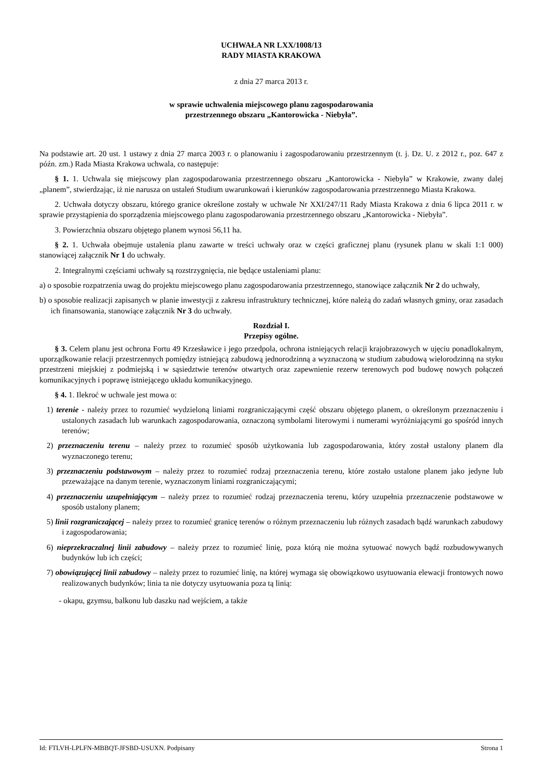UCHWAŁA NR LXX/1008/13
RADY MIASTA KRAKOWA
z dnia 27 marca 2013 r.
w sprawie uchwalenia miejscowego planu zagospodarowania
przestrzennego obszaru „Kantorowicka - Niebyła”.
Na podstawie art. 20 ust. 1 ustawy z dnia 27 marca 2003 r. o planowaniu i zagospodarowaniu przestrzennym (t. j. Dz. U. z 2012 r., poz. 647 z późn. zm.) Rada Miasta Krakowa uchwala, co następuje:
§ 1. 1. Uchwala się miejscowy plan zagospodarowania przestrzennego obszaru „Kantorowicka - Niebyła” w Krakowie, zwany dalej „planem”, stwierdzając, iż nie narusza on ustaleń Studium uwarunkowań i kierunków zagospodarowania przestrzennego Miasta Krakowa.
2. Uchwała dotyczy obszaru, którego granice określone zostały w uchwale Nr XXI/247/11 Rady Miasta Krakowa z dnia 6 lipca 2011 r. w sprawie przystąpienia do sporządzenia miejscowego planu zagospodarowania przestrzennego obszaru „Kantorowicka - Niebyła”.
3. Powierzchnia obszaru objętego planem wynosi 56,11 ha.
§ 2. 1. Uchwała obejmuje ustalenia planu zawarte w treści uchwały oraz w części graficznej planu (rysunek planu w skali 1:1 000) stanowiącej załącznik Nr 1 do uchwały.
2. Integralnymi częściami uchwały są rozstrzygnięcia, nie będące ustaleniami planu:
a) o sposobie rozpatrzenia uwag do projektu miejscowego planu zagospodarowania przestrzennego, stanowiące załącznik Nr 2 do uchwały,
b) o sposobie realizacji zapisanych w planie inwestycji z zakresu infrastruktury technicznej, które należą do zadań własnych gminy, oraz zasadach ich finansowania, stanowiące załącznik Nr 3 do uchwały.
Rozdział I.
Przepisy ogólne.
§ 3. Celem planu jest ochrona Fortu 49 Krzesławice i jego przedpola, ochrona istniejących relacji krajobrazowych w ujęciu ponadlokalnym, uporządkowanie relacji przestrzennych pomiędzy istniejącą zabudową jednorodzinną a wyznaczoną w studium zabudową wielorodzinną na styku przestrzeni miejskiej z podmiejską i w sąsiedztwie terenów otwartych oraz zapewnienie rezerw terenowych pod budowę nowych połączeń komunikacyjnych i poprawę istniejącego układu komunikacyjnego.
§ 4. 1. Ilekroć w uchwale jest mowa o:
1) terenie - należy przez to rozumieć wydzieloną liniami rozgraniczającymi część obszaru objętego planem, o określonym przeznaczeniu i ustalonych zasadach lub warunkach zagospodarowania, oznaczoną symbolami literowymi i numerami wyróżniającymi go spośród innych terenów;
2) przeznaczeniu terenu – należy przez to rozumieć sposób użytkowania lub zagospodarowania, który został ustalony planem dla wyznaczonego terenu;
3) przeznaczeniu podstawowym – należy przez to rozumieć rodzaj przeznaczenia terenu, które zostało ustalone planem jako jedyne lub przeważające na danym terenie, wyznaczonym liniami rozgraniczającymi;
4) przeznaczeniu uzupełniającym – należy przez to rozumieć rodzaj przeznaczenia terenu, który uzupełnia przeznaczenie podstawowe w sposób ustalony planem;
5) linii rozgraniczającej – należy przez to rozumieć granicę terenów o różnym przeznaczeniu lub różnych zasadach bądź warunkach zabudowy i zagospodarowania;
6) nieprzekraczalnej linii zabudowy – należy przez to rozumieć linię, poza którą nie można sytuować nowych bądź rozbudowywanych budynków lub ich części;
7) obowiązującej linii zabudowy – należy przez to rozumieć linię, na której wymaga się obowiązkowo usytuowania elewacji frontowych nowo realizowanych budynków; linia ta nie dotyczy usytuowania poza tą linią:
- okapu, gzymsu, balkonu lub daszku nad wejściem, a także
Id: FTLVH-LPLFN-MBBQT-JFSBD-USUXN. Podpisany Strona 1